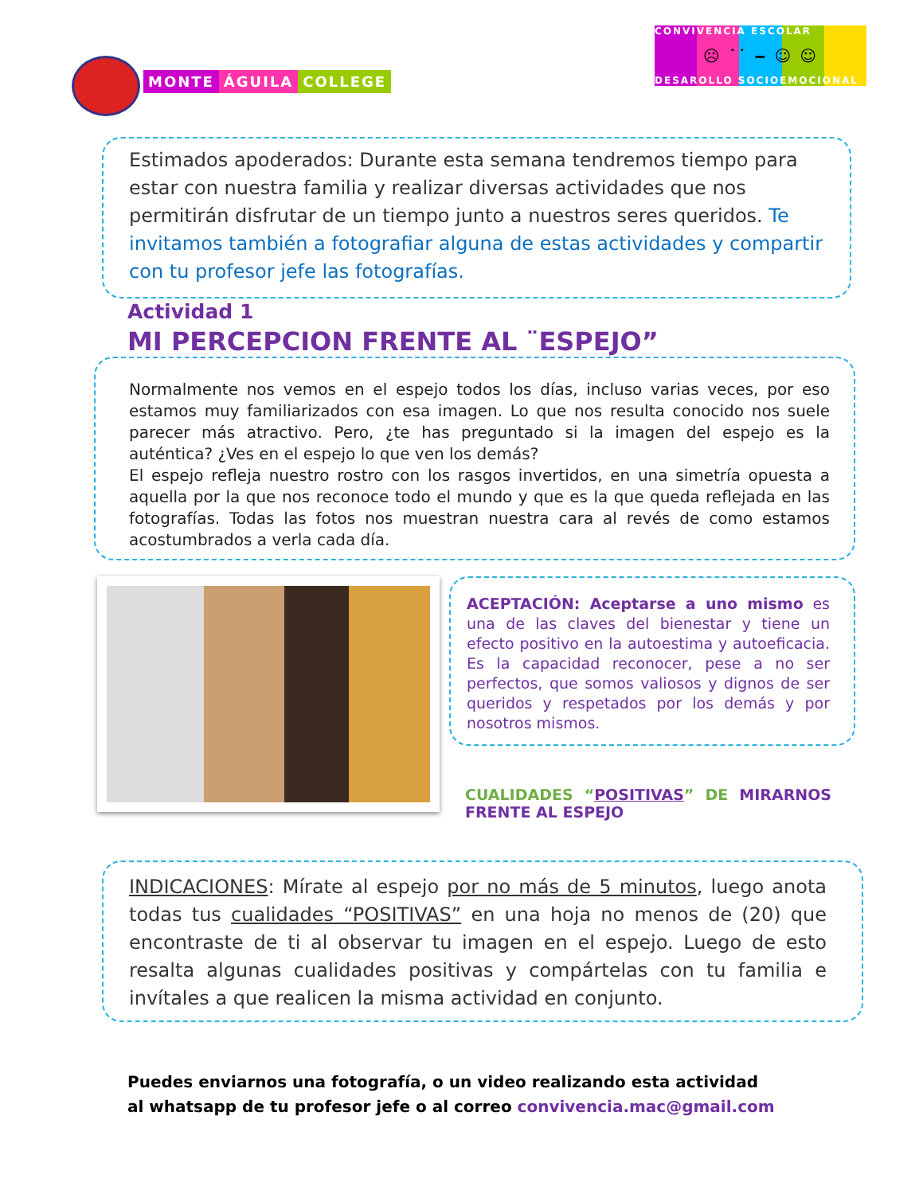MONTE ÁGUILA COLLEGE
CONVIVENCIA ESCOLAR
☹ ˙˙ ‒ ☺ ☺
DESAROLLO SOCIOEMOCIONAL
Estimados apoderados: Durante esta semana tendremos tiempo para estar con nuestra familia y realizar diversas actividades que nos permitirán disfrutar de un tiempo junto a nuestros seres queridos. Te invitamos también a fotografiar alguna de estas actividades y compartir con tu profesor jefe las fotografías.
Actividad 1
MI PERCEPCION FRENTE AL ¨ESPEJO”
Normalmente nos vemos en el espejo todos los días, incluso varias veces, por eso estamos muy familiarizados con esa imagen. Lo que nos resulta conocido nos suele parecer más atractivo. Pero, ¿te has preguntado si la imagen del espejo es la auténtica? ¿Ves en el espejo lo que ven los demás?
El espejo refleja nuestro rostro con los rasgos invertidos, en una simetría opuesta a aquella por la que nos reconoce todo el mundo y que es la que queda reflejada en las fotografías. Todas las fotos nos muestran nuestra cara al revés de como estamos acostumbrados a verla cada día.
ACEPTACIÓN: Aceptarse a uno mismo es una de las claves del bienestar y tiene un efecto positivo en la autoestima y autoeficacia. Es la capacidad reconocer, pese a no ser perfectos, que somos valiosos y dignos de ser queridos y respetados por los demás y por nosotros mismos.
CUALIDADES “POSITIVAS” DE MIRARNOS FRENTE AL ESPEJO
INDICACIONES: Mírate al espejo por no más de 5 minutos, luego anota todas tus cualidades “POSITIVAS” en una hoja no menos de (20) que encontraste de ti al observar tu imagen en el espejo. Luego de esto resalta algunas cualidades positivas y compártelas con tu familia e invítales a que realicen la misma actividad en conjunto.
Puedes enviarnos una fotografía, o un video realizando esta actividad
al whatsapp de tu profesor jefe o al correo convivencia.mac@gmail.com